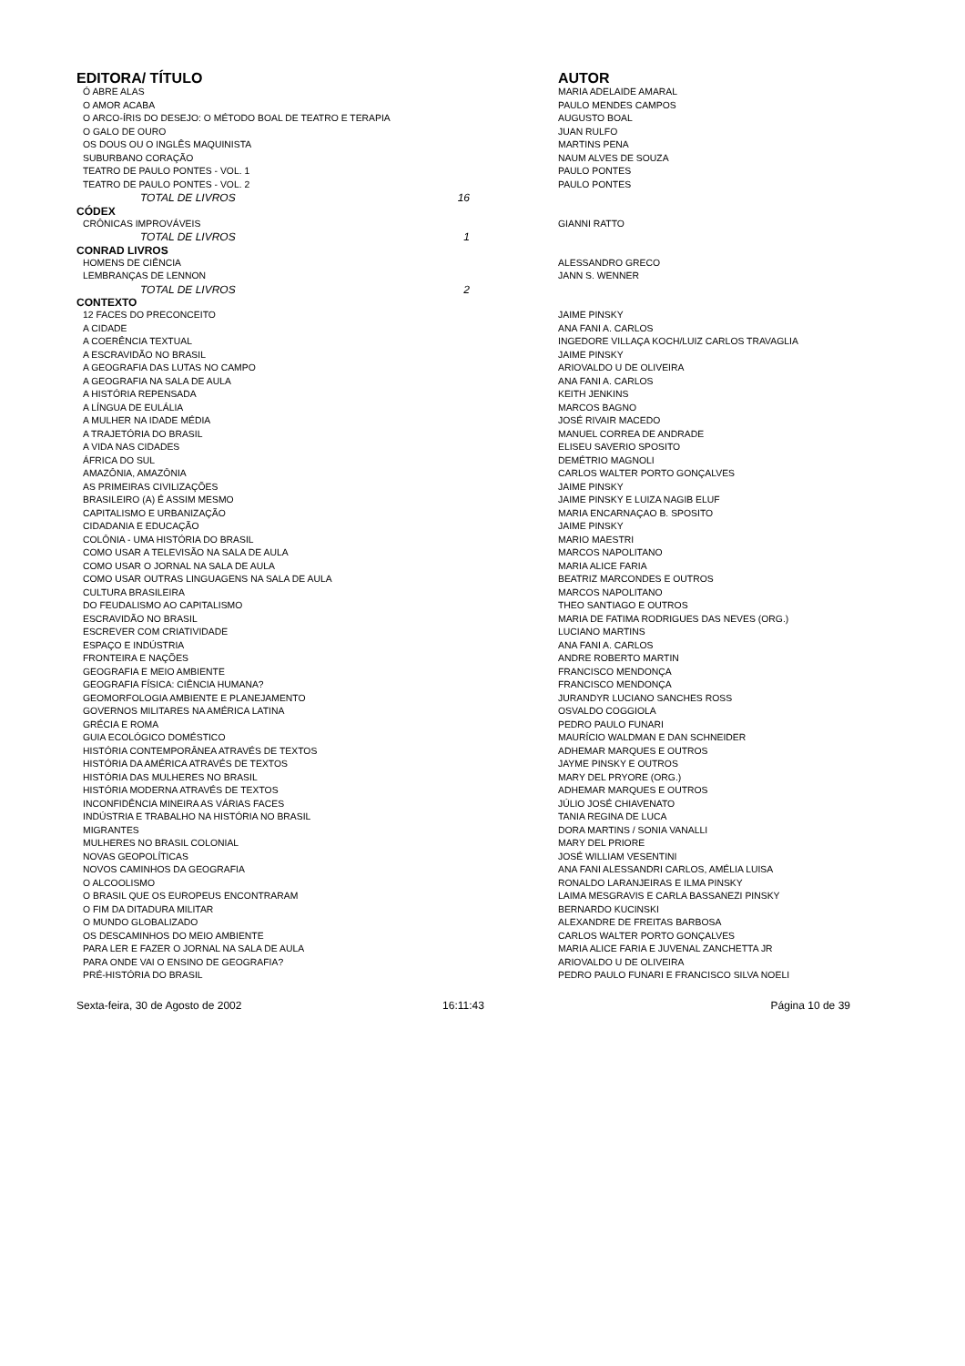| EDITORA/ TÍTULO | | | AUTOR |
| --- | --- | --- | --- |
| Ó ABRE ALAS | | | MARIA ADELAIDE AMARAL |
| O AMOR ACABA | | | PAULO MENDES CAMPOS |
| O ARCO-ÍRIS DO DESEJO: O MÉTODO BOAL DE TEATRO E TERAPIA | | | AUGUSTO BOAL |
| O GALO DE OURO | | | JUAN RULFO |
| OS DOUS OU O INGLÊS MAQUINISTA | | | MARTINS PENA |
| SUBURBANO CORAÇÃO | | | NAUM ALVES DE SOUZA |
| TEATRO DE PAULO PONTES - VOL. 1 | | | PAULO PONTES |
| TEATRO DE PAULO PONTES - VOL. 2 | | | PAULO PONTES |
| TOTAL DE LIVROS | 16 | | |
| CÓDEX | | | |
| CRÔNICAS IMPROVÁVEIS | | | GIANNI RATTO |
| TOTAL DE LIVROS | 1 | | |
| CONRAD LIVROS | | | |
| HOMENS DE CIÊNCIA | | | ALESSANDRO GRECO |
| LEMBRANÇAS DE LENNON | | | JANN S. WENNER |
| TOTAL DE LIVROS | 2 | | |
| CONTEXTO | | | |
| 12 FACES DO PRECONCEITO | | | JAIME PINSKY |
| A CIDADE | | | ANA FANI A. CARLOS |
| A COERÊNCIA TEXTUAL | | | INGEDORE VILLAÇA KOCH/LUIZ CARLOS TRAVAGLIA |
| A ESCRAVIDÃO NO BRASIL | | | JAIME PINSKY |
| A GEOGRAFIA DAS LUTAS NO CAMPO | | | ARIOVALDO U DE OLIVEIRA |
| A GEOGRAFIA NA SALA DE AULA | | | ANA FANI A. CARLOS |
| A HISTÓRIA REPENSADA | | | KEITH JENKINS |
| A LÍNGUA DE EULÁLIA | | | MARCOS BAGNO |
| A MULHER NA IDADE MÉDIA | | | JOSÉ RIVAIR MACEDO |
| A TRAJETÓRIA DO BRASIL | | | MANUEL CORREA DE ANDRADE |
| A VIDA NAS CIDADES | | | ELISEU SAVERIO SPOSITO |
| ÁFRICA DO SUL | | | DEMÉTRIO MAGNOLI |
| AMAZÔNIA, AMAZÔNIA | | | CARLOS WALTER PORTO GONÇALVES |
| AS PRIMEIRAS CIVILIZAÇÕES | | | JAIME PINSKY |
| BRASILEIRO (A) É ASSIM MESMO | | | JAIME PINSKY E LUIZA NAGIB ELUF |
| CAPITALISMO E URBANIZAÇÃO | | | MARIA ENCARNAÇAO B. SPOSITO |
| CIDADANIA E EDUCAÇÃO | | | JAIME PINSKY |
| COLÔNIA - UMA HISTÓRIA DO BRASIL | | | MARIO MAESTRI |
| COMO USAR A TELEVISÃO NA SALA DE AULA | | | MARCOS NAPOLITANO |
| COMO USAR O JORNAL NA SALA DE AULA | | | MARIA ALICE FARIA |
| COMO USAR OUTRAS LINGUAGENS NA SALA DE AULA | | | BEATRIZ MARCONDES E OUTROS |
| CULTURA BRASILEIRA | | | MARCOS NAPOLITANO |
| DO FEUDALISMO AO CAPITALISMO | | | THEO SANTIAGO E OUTROS |
| ESCRAVIDÃO NO BRASIL | | | MARIA DE FATIMA RODRIGUES DAS NEVES (ORG.) |
| ESCREVER COM CRIATIVIDADE | | | LUCIANO MARTINS |
| ESPAÇO E INDÚSTRIA | | | ANA FANI A. CARLOS |
| FRONTEIRA E NAÇÕES | | | ANDRE ROBERTO MARTIN |
| GEOGRAFIA E MEIO AMBIENTE | | | FRANCISCO MENDONÇA |
| GEOGRAFIA FÍSICA: CIÊNCIA HUMANA? | | | FRANCISCO MENDONÇA |
| GEOMORFOLOGIA AMBIENTE E PLANEJAMENTO | | | JURANDYR LUCIANO SANCHES ROSS |
| GOVERNOS MILITARES NA AMÉRICA LATINA | | | OSVALDO COGGIOLA |
| GRÉCIA E ROMA | | | PEDRO PAULO FUNARI |
| GUIA ECOLÓGICO DOMÉSTICO | | | MAURÍCIO WALDMAN E DAN SCHNEIDER |
| HISTÓRIA CONTEMPORÂNEA ATRAVÉS DE TEXTOS | | | ADHEMAR MARQUES E OUTROS |
| HISTÓRIA DA AMÉRICA ATRAVÉS DE TEXTOS | | | JAYME PINSKY E OUTROS |
| HISTÓRIA DAS MULHERES NO BRASIL | | | MARY DEL PRYORE (ORG.) |
| HISTÓRIA MODERNA ATRAVÉS DE TEXTOS | | | ADHEMAR MARQUES E OUTROS |
| INCONFIDÊNCIA MINEIRA AS VÁRIAS FACES | | | JÚLIO JOSÉ CHIAVENATO |
| INDÚSTRIA E TRABALHO NA HISTÓRIA NO BRASIL | | | TANIA REGINA DE LUCA |
| MIGRANTES | | | DORA MARTINS / SONIA VANALLI |
| MULHERES NO BRASIL COLONIAL | | | MARY DEL PRIORE |
| NOVAS GEOPOLÍTICAS | | | JOSÉ WILLIAM VESENTINI |
| NOVOS CAMINHOS DA GEOGRAFIA | | | ANA FANI ALESSANDRI CARLOS, AMÉLIA LUISA |
| O ALCOOLISMO | | | RONALDO LARANJEIRAS E ILMA PINSKY |
| O BRASIL QUE OS EUROPEUS ENCONTRARAM | | | LAIMA MESGRAVIS E CARLA BASSANEZI PINSKY |
| O FIM DA DITADURA MILITAR | | | BERNARDO KUCINSKI |
| O MUNDO GLOBALIZADO | | | ALEXANDRE DE FREITAS BARBOSA |
| OS DESCAMINHOS DO MEIO AMBIENTE | | | CARLOS WALTER PORTO GONÇALVES |
| PARA LER E FAZER O JORNAL NA SALA DE AULA | | | MARIA ALICE FARIA E JUVENAL ZANCHETTA JR |
| PARA ONDE VAI O ENSINO DE GEOGRAFIA? | | | ARIOVALDO U DE OLIVEIRA |
| PRÉ-HISTÓRIA DO BRASIL | | | PEDRO PAULO FUNARI E FRANCISCO SILVA NOELI |
Sexta-feira, 30 de Agosto de 2002
16:11:43 Página 10 de 39